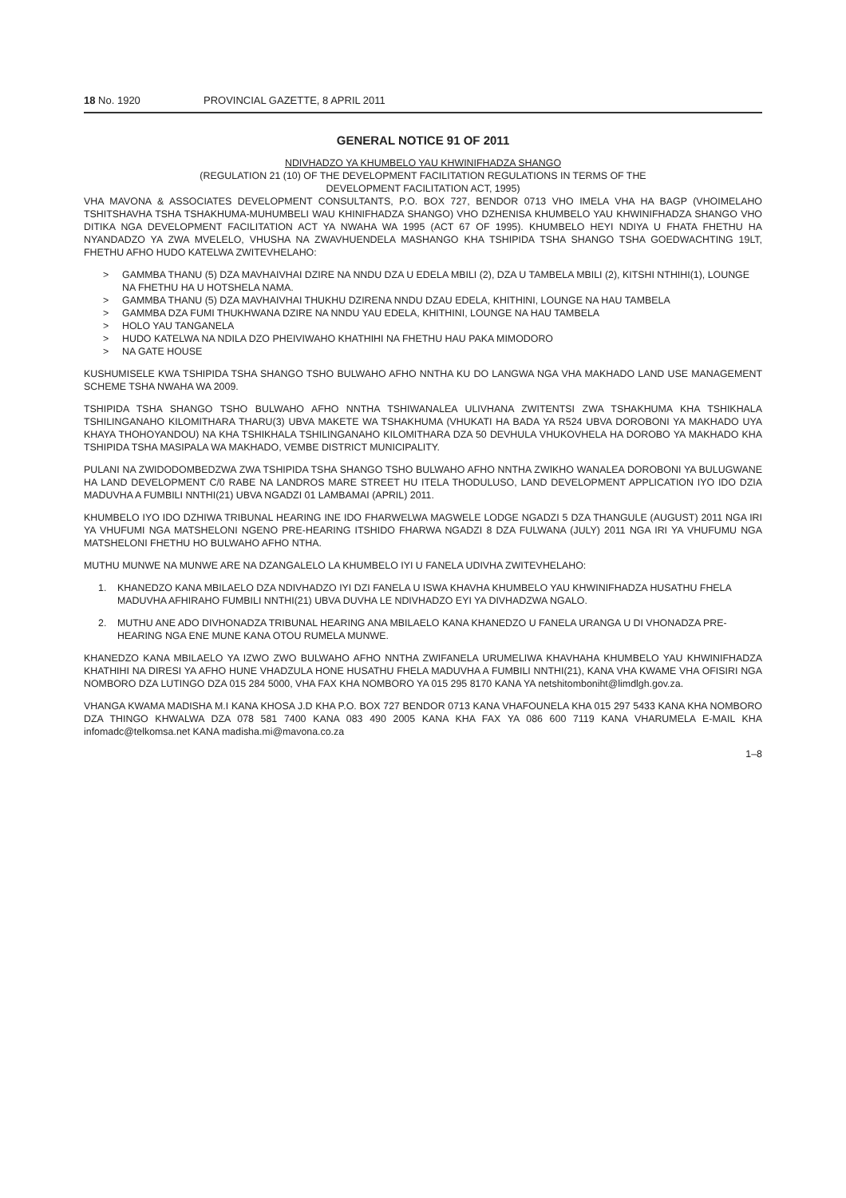18 No. 1920 PROVINCIAL GAZETTE, 8 APRIL 2011
GENERAL NOTICE 91 OF 2011
NDIVHADZO YA KHUMBELO YAU KHWINIFHADZA SHANGO
(REGULATION 21 (10) OF THE DEVELOPMENT FACILITATION REGULATIONS IN TERMS OF THE
DEVELOPMENT FACILITATION ACT, 1995)
VHA MAVONA & ASSOCIATES DEVELOPMENT CONSULTANTS, P.O. BOX 727, BENDOR 0713 VHO IMELA VHA HA BAGP (VHOIMELAHO TSHITSHAVHA TSHA TSHAKHUMA-MUHUMBELI WAU KHINIFHADZA SHANGO) VHO DZHENISA KHUMBELO YAU KHWINIFHADZA SHANGO VHO DITIKA NGA DEVELOPMENT FACILITATION ACT YA NWAHA WA 1995 (ACT 67 OF 1995). KHUMBELO HEYI NDIYA U FHATA FHETHU HA NYANDADZO YA ZWA MVELELO, VHUSHA NA ZWAVHUENDELA MASHANGO KHA TSHIPIDA TSHA SHANGO TSHA GOEDWACHTING 19LT, FHETHU AFHO HUDO KATELWA ZWITEVHELAHO:
> GAMMBA THANU (5) DZA MAVHAIVHAI DZIRE NA NNDU DZA U EDELA MBILI (2), DZA U TAMBELA MBILI (2), KITSHI NTHIHI(1), LOUNGE NA FHETHU HA U HOTSHELA NAMA.
> GAMMBA THANU (5) DZA MAVHAIVHAI THUKHU DZIRENA NNDU DZAU EDELA, KHITHINI, LOUNGE NA HAU TAMBELA
> GAMMBA DZA FUMI THUKHWANA DZIRE NA NNDU YAU EDELA, KHITHINI, LOUNGE NA HAU TAMBELA
> HOLO YAU TANGANELA
> HUDO KATELWA NA NDILA DZO PHEIVIWAHO KHATHIHI NA FHETHU HAU PAKA MIMODORO
> NA GATE HOUSE
KUSHUMISELE KWA TSHIPIDA TSHA SHANGO TSHO BULWAHO AFHO NNTHA KU DO LANGWA NGA VHA MAKHADO LAND USE MANAGEMENT SCHEME TSHA NWAHA WA 2009.
TSHIPIDA TSHA SHANGO TSHO BULWAHO AFHO NNTHA TSHIWANALEA ULIVHANA ZWITENTSI ZWA TSHAKHUMA KHA TSHIKHALA TSHILINGANAHO KILOMITHARA THARU(3) UBVA MAKETE WA TSHAKHUMA (VHUKATI HA BADA YA R524 UBVA DOROBONI YA MAKHADO UYA KHAYA THOHOYANDOU) NA KHA TSHIKHALA TSHILINGANAHO KILOMITHARA DZA 50 DEVHULA VHUKOVHELA HA DOROBO YA MAKHADO KHA TSHIPIDA TSHA MASIPALA WA MAKHADO, VEMBE DISTRICT MUNICIPALITY.
PULANI NA ZWIDODOMBEDZWA ZWA TSHIPIDA TSHA SHANGO TSHO BULWAHO AFHO NNTHA ZWIKHO WANALEA DOROBONI YA BULUGWANE HA LAND DEVELOPMENT C/0 RABE NA LANDROS MARE STREET HU ITELA THODULUSO, LAND DEVELOPMENT APPLICATION IYO IDO DZIA MADUVHA A FUMBILI NNTHI(21) UBVA NGADZI 01 LAMBAMAI (APRIL) 2011.
KHUMBELO IYO IDO DZHIWA TRIBUNAL HEARING INE IDO FHARWELWA MAGWELE LODGE NGADZI 5 DZA THANGULE (AUGUST) 2011 NGA IRI YA VHUFUMI NGA MATSHELONI NGENO PRE-HEARING ITSHIDO FHARWA NGADZI 8 DZA FULWANA (JULY) 2011 NGA IRI YA VHUFUMU NGA MATSHELONI FHETHU HO BULWAHO AFHO NTHA.
MUTHU MUNWE NA MUNWE ARE NA DZANGALELO LA KHUMBELO IYI U FANELA UDIVHA ZWITEVHELAHO:
1. KHANEDZO KANA MBILAELO DZA NDIVHADZO IYI DZI FANELA U ISWA KHAVHA KHUMBELO YAU KHWINIFHADZA HUSATHU FHELA MADUVHA AFHIRAHO FUMBILI NNTHI(21) UBVA DUVHA LE NDIVHADZO EYI YA DIVHADZWA NGALO.
2. MUTHU ANE ADO DIVHONADZA TRIBUNAL HEARING ANA MBILAELO KANA KHANEDZO U FANELA URANGA U DI VHONADZA PRE-HEARING NGA ENE MUNE KANA OTOU RUMELA MUNWE.
KHANEDZO KANA MBILAELO YA IZWO ZWO BULWAHO AFHO NNTHA ZWIFANELA URUMELIWA KHAVHAHA KHUMBELO YAU KHWINIFHADZA KHATHIHI NA DIRESI YA AFHO HUNE VHADZULA HONE HUSATHU FHELA MADUVHA A FUMBILI NNTHI(21), KANA VHA KWAME VHA OFISIRI NGA NOMBORO DZA LUTINGO DZA 015 284 5000, VHA FAX KHA NOMBORO YA 015 295 8170 KANA YA netshitomboniht@limdlgh.gov.za.
VHANGA KWAMA MADISHA M.I KANA KHOSA J.D KHA P.O. BOX 727 BENDOR 0713 KANA VHAFOUNELA KHA 015 297 5433 KANA KHA NOMBORO DZA THINGO KHWALWA DZA 078 581 7400 KANA 083 490 2005 KANA KHA FAX YA 086 600 7119 KANA VHARUMELA E-MAIL KHA infomadc@telkomsa.net KANA madisha.mi@mavona.co.za
1–8